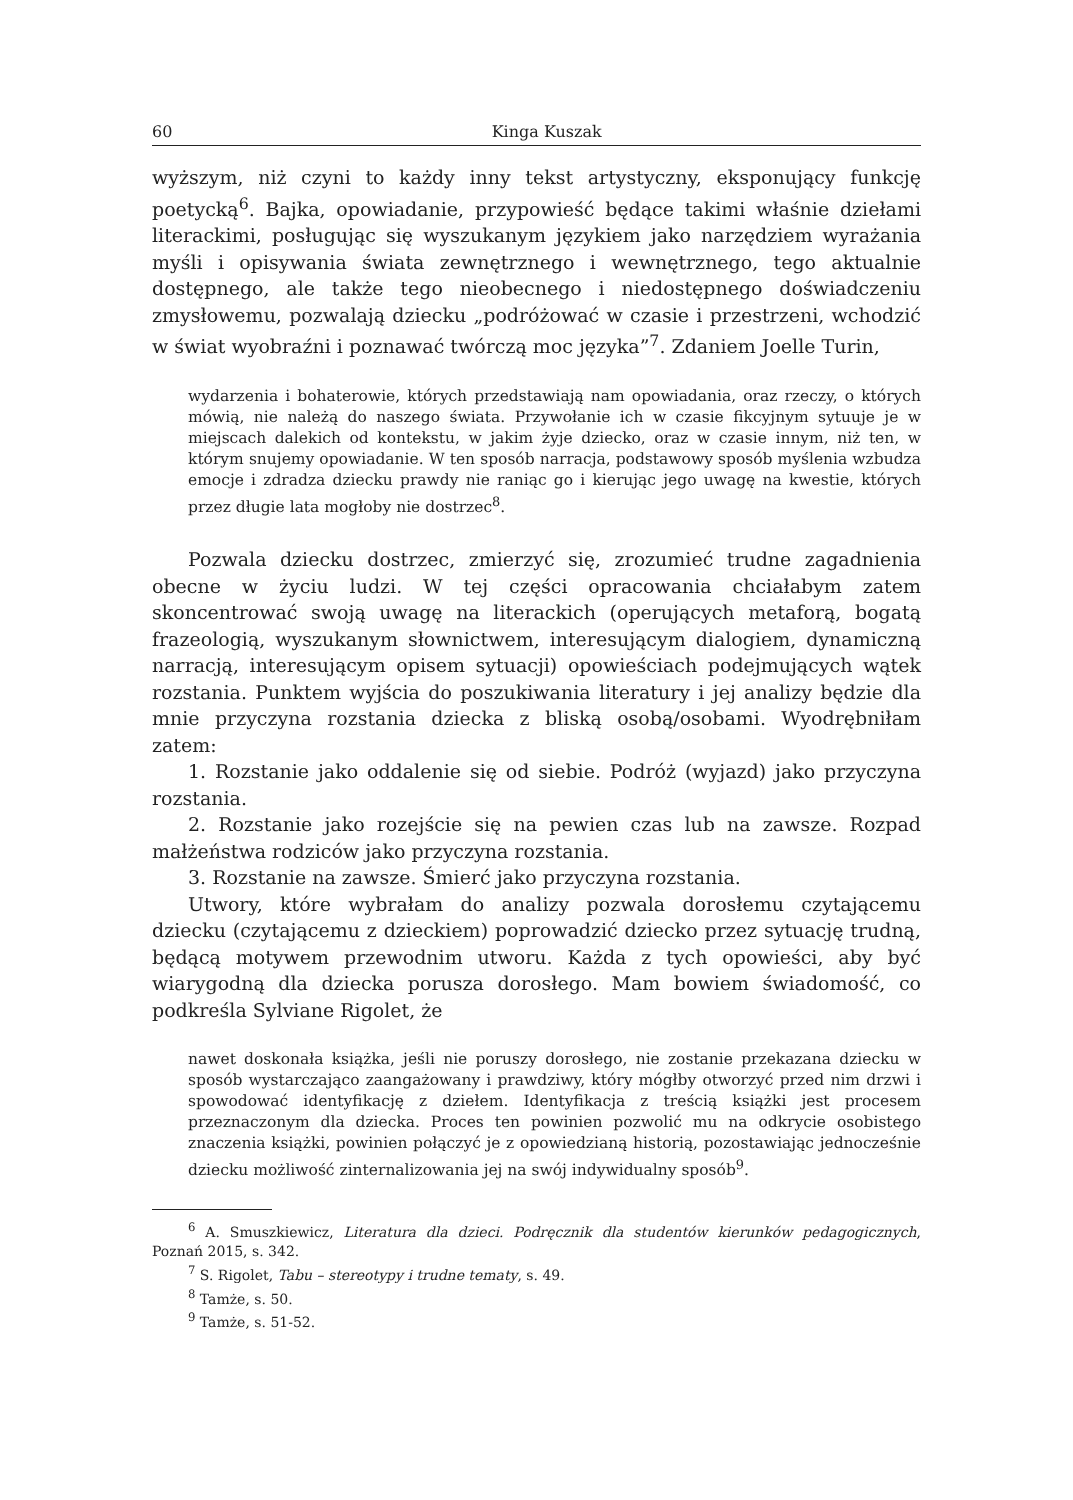60 Kinga Kuszak
wyższym, niż czyni to każdy inny tekst artystyczny, eksponujący funkcję poetycką<sup>6</sup>. Bajka, opowiadanie, przypowieść będące takimi właśnie dziełami literackimi, posługując się wyszukanym językiem jako narzędziem wyrażania myśli i opisywania świata zewnętrznego i wewnętrznego, tego aktualnie dostępnego, ale także tego nieobecnego i niedostępnego doświadczeniu zmysłowemu, pozwalają dziecku „podróżować w czasie i przestrzeni, wchodzić w świat wyobraźni i poznawać twórczą moc języka”<sup>7</sup>. Zdaniem Joelle Turin,
wydarzenia i bohaterowie, których przedstawiają nam opowiadania, oraz rzeczy, o których mówią, nie należą do naszego świata. Przywołanie ich w czasie fikcyjnym sytuuje je w miejscach dalekich od kontekstu, w jakim żyje dziecko, oraz w czasie innym, niż ten, w którym snujemy opowiadanie. W ten sposób narracja, podstawowy sposób myślenia wzbudza emocje i zdradza dziecku prawdy nie raniąc go i kierując jego uwagę na kwestie, których przez długie lata mogłoby nie dostrzec<sup>8</sup>.
Pozwala dziecku dostrzec, zmierzyć się, zrozumieć trudne zagadnienia obecne w życiu ludzi. W tej części opracowania chciałabym zatem skoncentrować swoją uwagę na literackich (operujących metaforą, bogatą frazeologią, wyszukanym słownictwem, interesującym dialogiem, dynamiczną narracją, interesującym opisem sytuacji) opowieściach podejmujących wątek rozstania. Punktem wyjścia do poszukiwania literatury i jej analizy będzie dla mnie przyczyna rozstania dziecka z bliską osobą/osobami. Wyodrębniłam zatem:
1. Rozstanie jako oddalenie się od siebie. Podróż (wyjazd) jako przyczyna rozstania.
2. Rozstanie jako rozejście się na pewien czas lub na zawsze. Rozpad małżeństwa rodziców jako przyczyna rozstania.
3. Rozstanie na zawsze. Śmierć jako przyczyna rozstania.
Utwory, które wybrałam do analizy pozwala dorosłemu czytającemu dziecku (czytającemu z dzieckiem) poprowadzić dziecko przez sytuację trudną, będącą motywem przewodnim utworu. Każda z tych opowieści, aby być wiarygodną dla dziecka porusza dorosłego. Mam bowiem świadomość, co podkreśla Sylviane Rigolet, że
nawet doskonała książka, jeśli nie poruszy dorosłego, nie zostanie przekazana dziecku w sposób wystarczająco zaangażowany i prawdziwy, który mógłby otworzyć przed nim drzwi i spowodować identyfikację z dziełem. Identyfikacja z treścią książki jest procesem przeznaczonym dla dziecka. Proces ten powinien pozwolić mu na odkrycie osobistego znaczenia książki, powinien połączyć je z opowiedzianą historią, pozostawiając jednocześnie dziecku możliwość zinternalizowania jej na swój indywidualny sposób<sup>9</sup>.
<sup>6</sup> A. Smuszkiewicz, Literatura dla dzieci. Podręcznik dla studentów kierunków pedagogicznych, Poznań 2015, s. 342.
<sup>7</sup> S. Rigolet, Tabu – stereotypy i trudne tematy, s. 49.
<sup>8</sup> Tamże, s. 50.
<sup>9</sup> Tamże, s. 51-52.